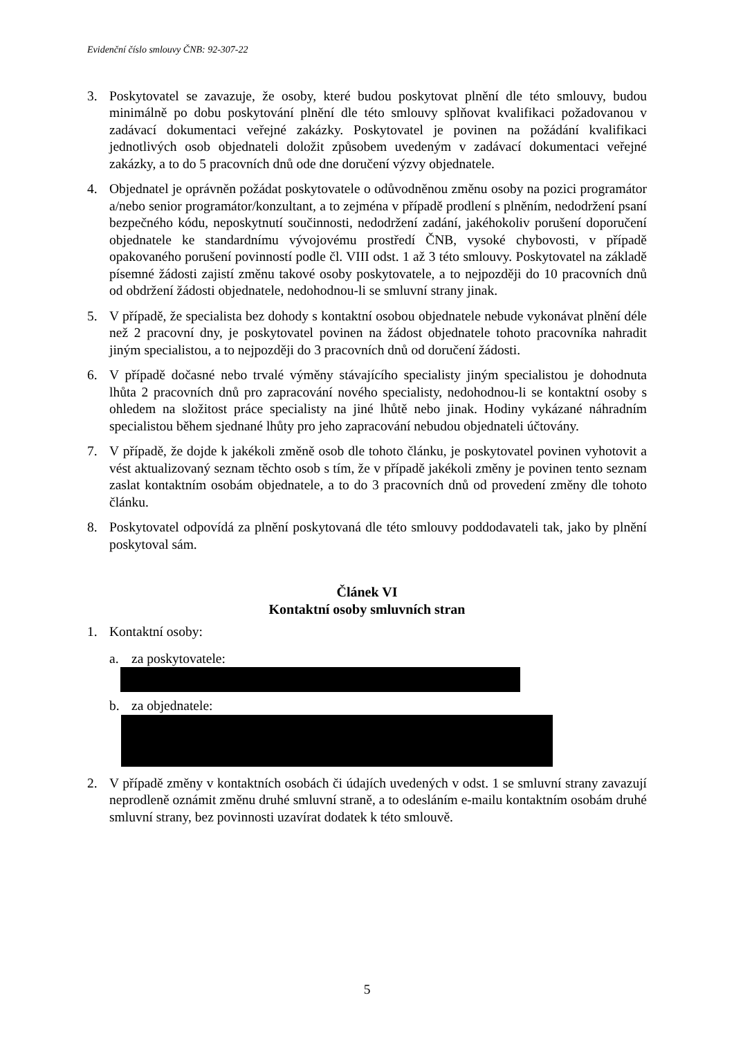Evidenční číslo smlouvy ČNB: 92-307-22
3. Poskytovatel se zavazuje, že osoby, které budou poskytovat plnění dle této smlouvy, budou minimálně po dobu poskytování plnění dle této smlouvy splňovat kvalifikaci požadovanou v zadávací dokumentaci veřejné zakázky. Poskytovatel je povinen na požádání kvalifikaci jednotlivých osob objednateli doložit způsobem uvedeným v zadávací dokumentaci veřejné zakázky, a to do 5 pracovních dnů ode dne doručení výzvy objednatele.
4. Objednatel je oprávněn požádat poskytovatele o odůvodněnou změnu osoby na pozici programátor a/nebo senior programátor/konzultant, a to zejména v případě prodlení s plněním, nedodržení psaní bezpečného kódu, neposkytnutí součinnosti, nedodržení zadání, jakéhokoliv porušení doporučení objednatele ke standardnímu vývojovému prostředí ČNB, vysoké chybovosti, v případě opakovaného porušení povinností podle čl. VIII odst. 1 až 3 této smlouvy. Poskytovatel na základě písemné žádosti zajistí změnu takové osoby poskytovatele, a to nejpozději do 10 pracovních dnů od obdržení žádosti objednatele, nedohodnou-li se smluvní strany jinak.
5. V případě, že specialista bez dohody s kontaktní osobou objednatele nebude vykonávat plnění déle než 2 pracovní dny, je poskytovatel povinen na žádost objednatele tohoto pracovníka nahradit jiným specialistou, a to nejpozději do 3 pracovních dnů od doručení žádosti.
6. V případě dočasné nebo trvalé výměny stávajícího specialisty jiným specialistou je dohodnuta lhůta 2 pracovních dnů pro zapracování nového specialisty, nedohodnou-li se kontaktní osoby s ohledem na složitost práce specialisty na jiné lhůtě nebo jinak. Hodiny vykázané náhradním specialistou během sjednané lhůty pro jeho zapracování nebudou objednateli účtovány.
7. V případě, že dojde k jakékoli změně osob dle tohoto článku, je poskytovatel povinen vyhotovit a vést aktualizovaný seznam těchto osob s tím, že v případě jakékoli změny je povinen tento seznam zaslat kontaktním osobám objednatele, a to do 3 pracovních dnů od provedení změny dle tohoto článku.
8. Poskytovatel odpovídá za plnění poskytovaná dle této smlouvy poddodavateli tak, jako by plnění poskytoval sám.
Článek VI
Kontaktní osoby smluvních stran
1. Kontaktní osoby:
a. za poskytovatele:
b. za objednatele:
2. V případě změny v kontaktních osobách či údajích uvedených v odst. 1 se smluvní strany zavazují neprodleně oznámit změnu druhé smluvní straně, a to odesláním e-mailu kontaktním osobám druhé smluvní strany, bez povinnosti uzavírat dodatek k této smlouvě.
5